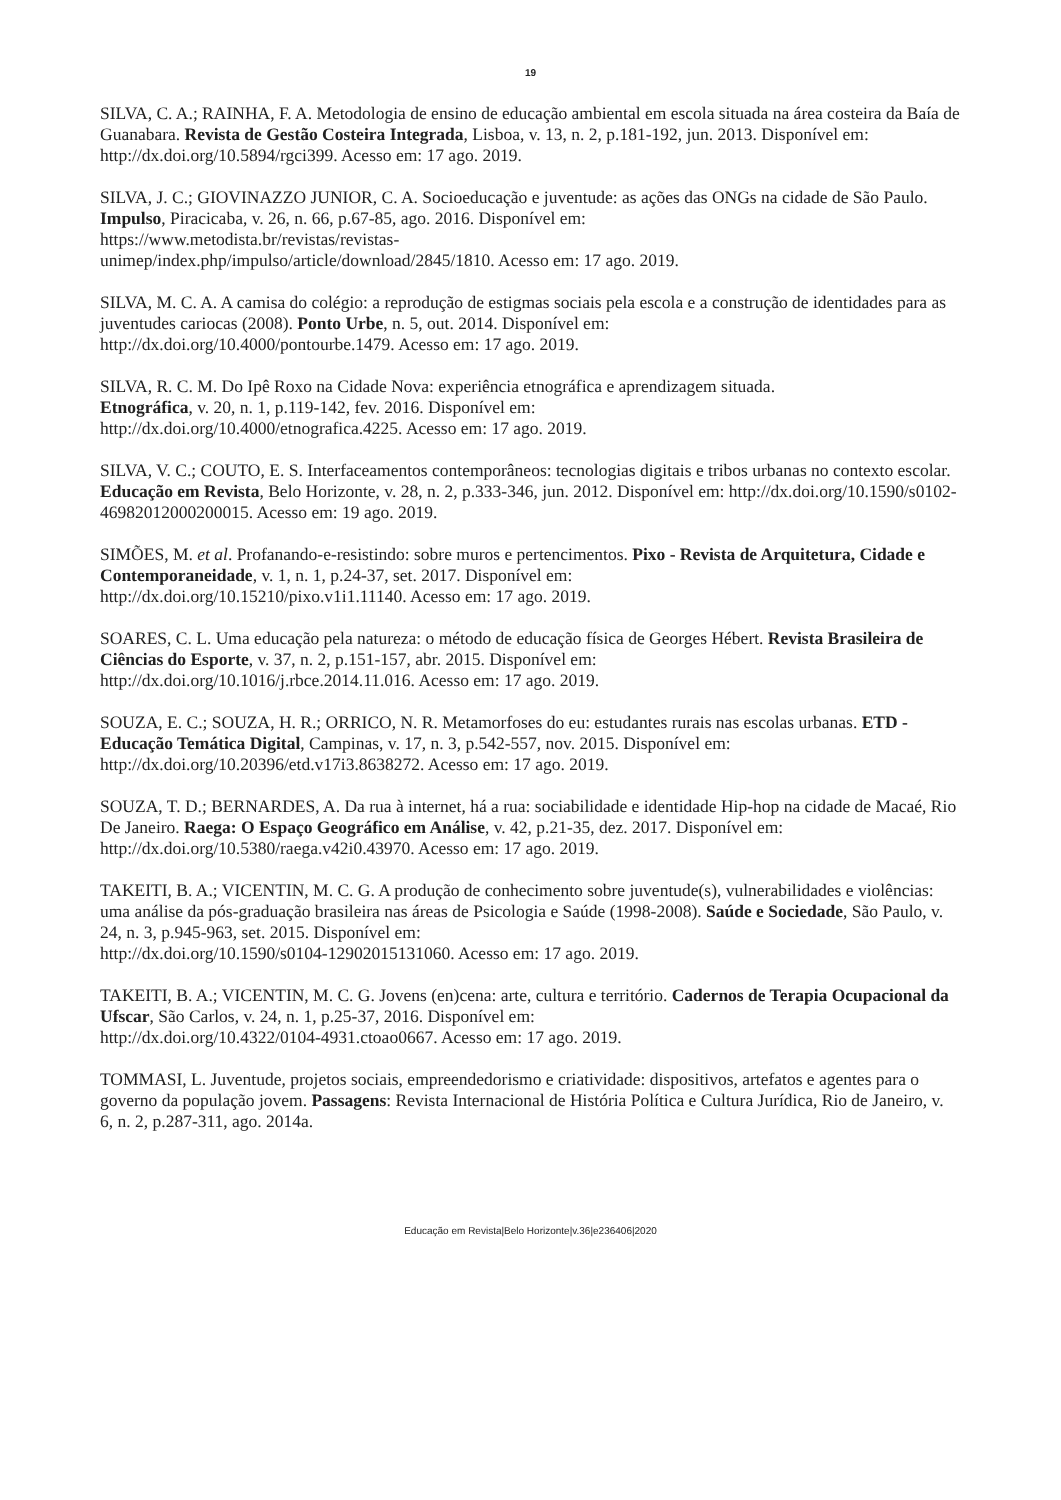19
SILVA, C. A.; RAINHA, F. A. Metodologia de ensino de educação ambiental em escola situada na área costeira da Baía de Guanabara. Revista de Gestão Costeira Integrada, Lisboa, v. 13, n. 2, p.181-192, jun. 2013. Disponível em: http://dx.doi.org/10.5894/rgci399. Acesso em: 17 ago. 2019.
SILVA, J. C.; GIOVINAZZO JUNIOR, C. A. Socioeducação e juventude: as ações das ONGs na cidade de São Paulo. Impulso, Piracicaba, v. 26, n. 66, p.67-85, ago. 2016. Disponível em:
https://www.metodista.br/revistas/revistas-
unimep/index.php/impulso/article/download/2845/1810. Acesso em: 17 ago. 2019.
SILVA, M. C. A. A camisa do colégio: a reprodução de estigmas sociais pela escola e a construção de identidades para as juventudes cariocas (2008). Ponto Urbe, n. 5, out. 2014. Disponível em:
http://dx.doi.org/10.4000/pontourbe.1479. Acesso em: 17 ago. 2019.
SILVA, R. C. M. Do Ipê Roxo na Cidade Nova: experiência etnográfica e aprendizagem situada.
Etnográfica, v. 20, n. 1, p.119-142, fev. 2016. Disponível em:
http://dx.doi.org/10.4000/etnografica.4225. Acesso em: 17 ago. 2019.
SILVA, V. C.; COUTO, E. S. Interfaceamentos contemporâneos: tecnologias digitais e tribos urbanas no contexto escolar. Educação em Revista, Belo Horizonte, v. 28, n. 2, p.333-346, jun. 2012. Disponível em: http://dx.doi.org/10.1590/s0102-46982012000200015. Acesso em: 19 ago. 2019.
SIMÕES, M. et al. Profanando-e-resistindo: sobre muros e pertencimentos. Pixo - Revista de Arquitetura, Cidade e Contemporaneidade, v. 1, n. 1, p.24-37, set. 2017. Disponível em:
http://dx.doi.org/10.15210/pixo.v1i1.11140. Acesso em: 17 ago. 2019.
SOARES, C. L. Uma educação pela natureza: o método de educação física de Georges Hébert. Revista Brasileira de Ciências do Esporte, v. 37, n. 2, p.151-157, abr. 2015. Disponível em:
http://dx.doi.org/10.1016/j.rbce.2014.11.016. Acesso em: 17 ago. 2019.
SOUZA, E. C.; SOUZA, H. R.; ORRICO, N. R. Metamorfoses do eu: estudantes rurais nas escolas urbanas. ETD - Educação Temática Digital, Campinas, v. 17, n. 3, p.542-557, nov. 2015. Disponível em: http://dx.doi.org/10.20396/etd.v17i3.8638272. Acesso em: 17 ago. 2019.
SOUZA, T. D.; BERNARDES, A. Da rua à internet, há a rua: sociabilidade e identidade Hip-hop na cidade de Macaé, Rio De Janeiro. Raega: O Espaço Geográfico em Análise, v. 42, p.21-35, dez. 2017. Disponível em: http://dx.doi.org/10.5380/raega.v42i0.43970. Acesso em: 17 ago. 2019.
TAKEITI, B. A.; VICENTIN, M. C. G. A produção de conhecimento sobre juventude(s), vulnerabilidades e violências: uma análise da pós-graduação brasileira nas áreas de Psicologia e Saúde (1998-2008). Saúde e Sociedade, São Paulo, v. 24, n. 3, p.945-963, set. 2015. Disponível em:
http://dx.doi.org/10.1590/s0104-12902015131060. Acesso em: 17 ago. 2019.
TAKEITI, B. A.; VICENTIN, M. C. G. Jovens (en)cena: arte, cultura e território. Cadernos de Terapia Ocupacional da Ufscar, São Carlos, v. 24, n. 1, p.25-37, 2016. Disponível em:
http://dx.doi.org/10.4322/0104-4931.ctoao0667. Acesso em: 17 ago. 2019.
TOMMASI, L. Juventude, projetos sociais, empreendedorismo e criatividade: dispositivos, artefatos e agentes para o governo da população jovem. Passagens: Revista Internacional de História Política e Cultura Jurídica, Rio de Janeiro, v. 6, n. 2, p.287-311, ago. 2014a.
Educação em Revista|Belo Horizonte|v.36|e236406|2020